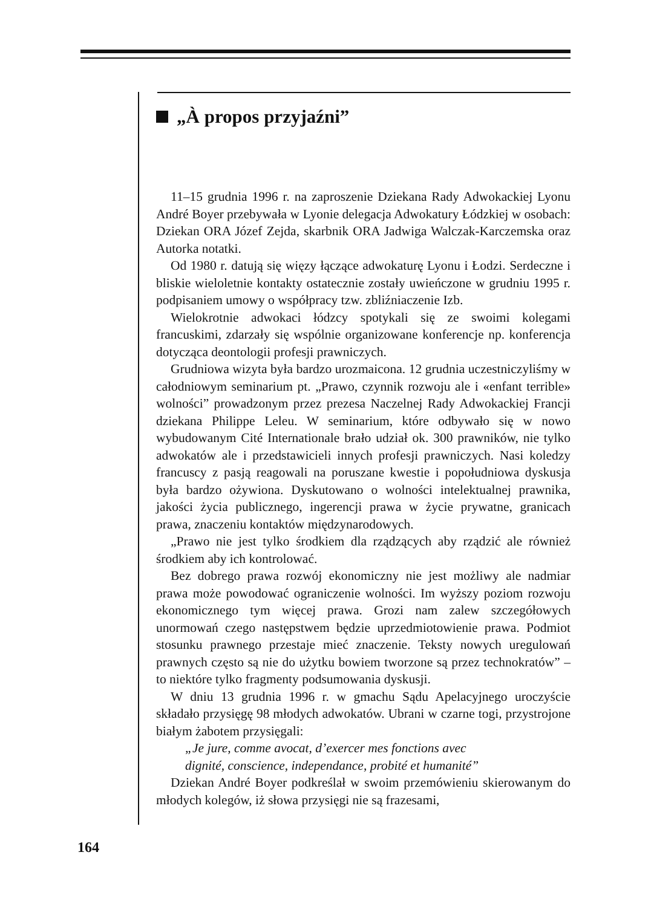„À propos przyjaźni”
11–15 grudnia 1996 r. na zaproszenie Dziekana Rady Adwokackiej Lyonu André Boyer przebywała w Lyonie delegacja Adwokatury Łódzkiej w osobach: Dziekan ORA Józef Zejda, skarbnik ORA Jadwiga Walczak-Karczemska oraz Autorka notatki.
Od 1980 r. datują się więzy łączące adwokaturę Lyonu i Łodzi. Serdeczne i bliskie wieloletnie kontakty ostatecznie zostały uwieńczone w grudniu 1995 r. podpisaniem umowy o współpracy tzw. zbliźniaczenie Izb.
Wielokrotnie adwokaci łódzcy spotykali się ze swoimi kolegami francuskimi, zdarzały się wspólnie organizowane konferencje np. konferencja dotycząca deontologii profesji prawniczych.
Grudniowa wizyta była bardzo urozmaicona. 12 grudnia uczestniczyliśmy w całodniowym seminarium pt. „Prawo, czynnik rozwoju ale i «enfant terrible» wolności” prowadzonym przez prezesa Naczelnej Rady Adwokackiej Francji dziekana Philippe Leleu. W seminarium, które odbywało się w nowo wybudowanym Cité Internationale brało udział ok. 300 prawników, nie tylko adwokatów ale i przedstawicieli innych profesji prawniczych. Nasi koledzy francuscy z pasją reagowali na poruszane kwestie i popołudniowa dyskusja była bardzo ożywiona. Dyskutowano o wolności intelektualnej prawnika, jakości życia publicznego, ingerencji prawa w życie prywatne, granicach prawa, znaczeniu kontaktów międzynarodowych.
„Prawo nie jest tylko środkiem dla rządzących aby rządzić ale również środkiem aby ich kontrolować.
Bez dobrego prawa rozwój ekonomiczny nie jest możliwy ale nadmiar prawa może powodować ograniczenie wolności. Im wyższy poziom rozwoju ekonomicznego tym więcej prawa. Grozi nam zalew szczegółowych unormowań czego następstwem będzie uprzedmiotowienie prawa. Podmiot stosunku prawnego przestaje mieć znaczenie. Teksty nowych uregulowań prawnych często są nie do użytku bowiem tworzone są przez technokratów” – to niektóre tylko fragmenty podsumowania dyskusji.
W dniu 13 grudnia 1996 r. w gmachu Sądu Apelacyjnego uroczyście składało przysięgę 98 młodych adwokatów. Ubrani w czarne togi, przystrojone białym żabotem przysięgali:
„Je jure, comme avocat, d’exercer mes fonctions avec
dignité, conscience, independance, probité et humanité”
Dziekan André Boyer podkreślał w swoim przemówieniu skierowanym do młodych kolegów, iż słowa przysięgi nie są frazesami,
164